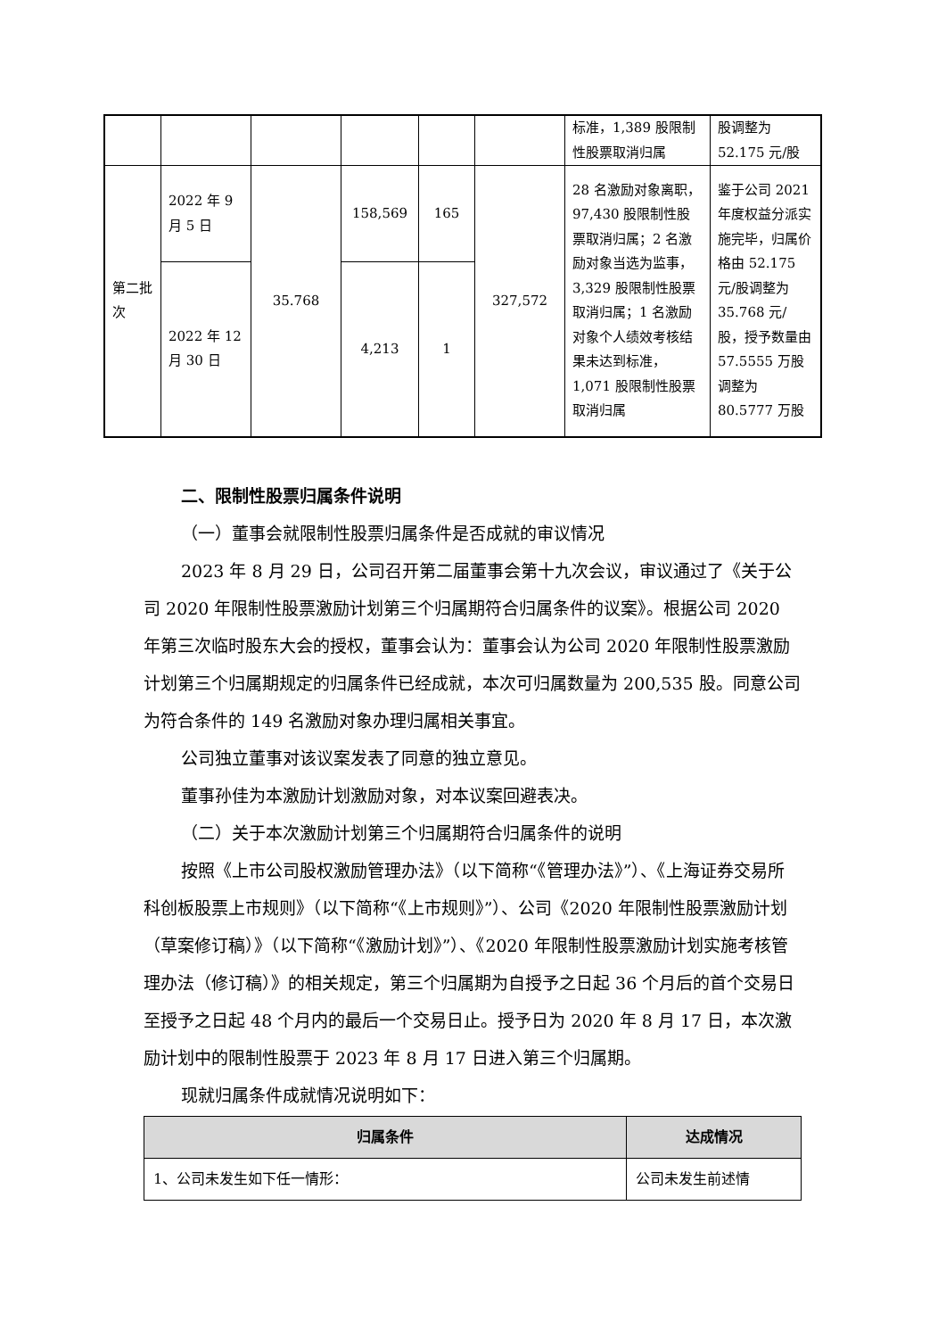| | | | | | | 标准，1,389 股限制性股票取消归属 | 股调整为 52.175 元/股 |
| 第二批次 | 2022 年 9 月 5 日 | 35.768 | 158,569 | 165 | 327,572 | 28 名激励对象离职，97,430 股限制性股票取消归属；2 名激励对象当选为监事，3,329 股限制性股票取消归属；1 名激励对象个人绩效考核结果未达到标准，1,071 股限制性股票取消归属 | 鉴于公司 2021 年度权益分派实施完毕，归属价格由 52.175 元/股调整为 35.768 元/股，授予数量由 57.5555 万股调整为 80.5777 万股 |
| | 2022 年 12 月 30 日 | | 4,213 | 1 | | | |
二、限制性股票归属条件说明
（一）董事会就限制性股票归属条件是否成就的审议情况
2023 年 8 月 29 日，公司召开第二届董事会第十九次会议，审议通过了《关于公司 2020 年限制性股票激励计划第三个归属期符合归属条件的议案》。根据公司 2020 年第三次临时股东大会的授权，董事会认为：董事会认为公司 2020 年限制性股票激励计划第三个归属期规定的归属条件已经成就，本次可归属数量为 200,535 股。同意公司为符合条件的 149 名激励对象办理归属相关事宜。
公司独立董事对该议案发表了同意的独立意见。
董事孙佳为本激励计划激励对象，对本议案回避表决。
（二）关于本次激励计划第三个归属期符合归属条件的说明
按照《上市公司股权激励管理办法》（以下简称“《管理办法》”）、《上海证券交易所科创板股票上市规则》（以下简称“《上市规则》”）、公司《2020 年限制性股票激励计划（草案修订稿）》（以下简称“《激励计划》”）、《2020 年限制性股票激励计划实施考核管理办法（修订稿）》的相关规定，第三个归属期为自授予之日起 36 个月后的首个交易日至授予之日起 48 个月内的最后一个交易日止。授予日为 2020 年 8 月 17 日，本次激励计划中的限制性股票于 2023 年 8 月 17 日进入第三个归属期。
现就归属条件成就情况说明如下：
| 归属条件 | 达成情况 |
| --- | --- |
| 1、公司未发生如下任一情形： | 公司未发生前述情 |